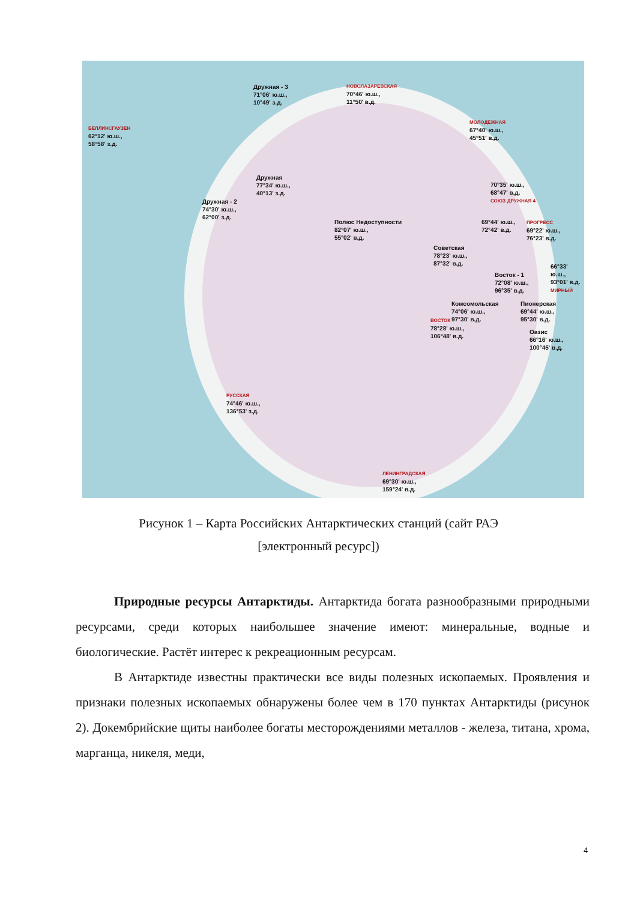Дружная - 3
71°06' ю.ш.,
10°49' з.д.
НОВОЛАЗАРЕВСКАЯ
70°46' ю.ш.,
11°50' в.д.
БЕЛЛИНСГАУЗЕН
62°12' ю.ш.,
58°58' з.д.
МОЛОДЕЖНАЯ
67°40' ю.ш.,
45°51' в.д.
Дружная
77°34' ю.ш.,
40°13' з.д.
Дружная - 2
74°30' ю.ш.,
62°00' з.д.
Полюс Недоступности
82°07' ю.ш.,
55°02' в.д.
70°35' ю.ш.,
68°47' в.д.
СОЮЗ ДРУЖНАЯ 4
69°44' ю.ш.,
72°42' в.д.
ПРОГРЕСС
69°22' ю.ш.,
76°23' в.д.
Советская
78°23' ю.ш.,
87°32' в.д.
66°33' ю.ш.,
93°01' в.д.
МИРНЫЙ
Восток - 1
72°08' ю.ш.,
96°35' в.д.
Комсомольская
74°06' ю.ш.,
97°30' в.д.
Пионерская
69°44' ю.ш.,
95°30' в.д.
ВОСТОК
78°28' ю.ш.,
106°48' в.д.
Оазис
66°16' ю.ш.,
100°45' в.д.
РУССКАЯ
74°46' ю.ш.,
136°53' з.д.
ЛЕНИНГРАДСКАЯ
69°30' ю.ш.,
159°24' в.д.
Рисунок 1 – Карта Российских Антарктических станций (сайт РАЭ
[электронный ресурс])
Природные ресурсы Антарктиды. Антарктида богата разнообразными природными ресурсами, среди которых наибольшее значение имеют: минеральные, водные и биологические. Растёт интерес к рекреационным ресурсам.
В Антарктиде известны практически все виды полезных ископаемых. Проявления и признаки полезных ископаемых обнаружены более чем в 170 пунктах Антарктиды (рисунок 2). Докембрийские щиты наиболее богаты месторождениями металлов - железа, титана, хрома, марганца, никеля, меди,
4